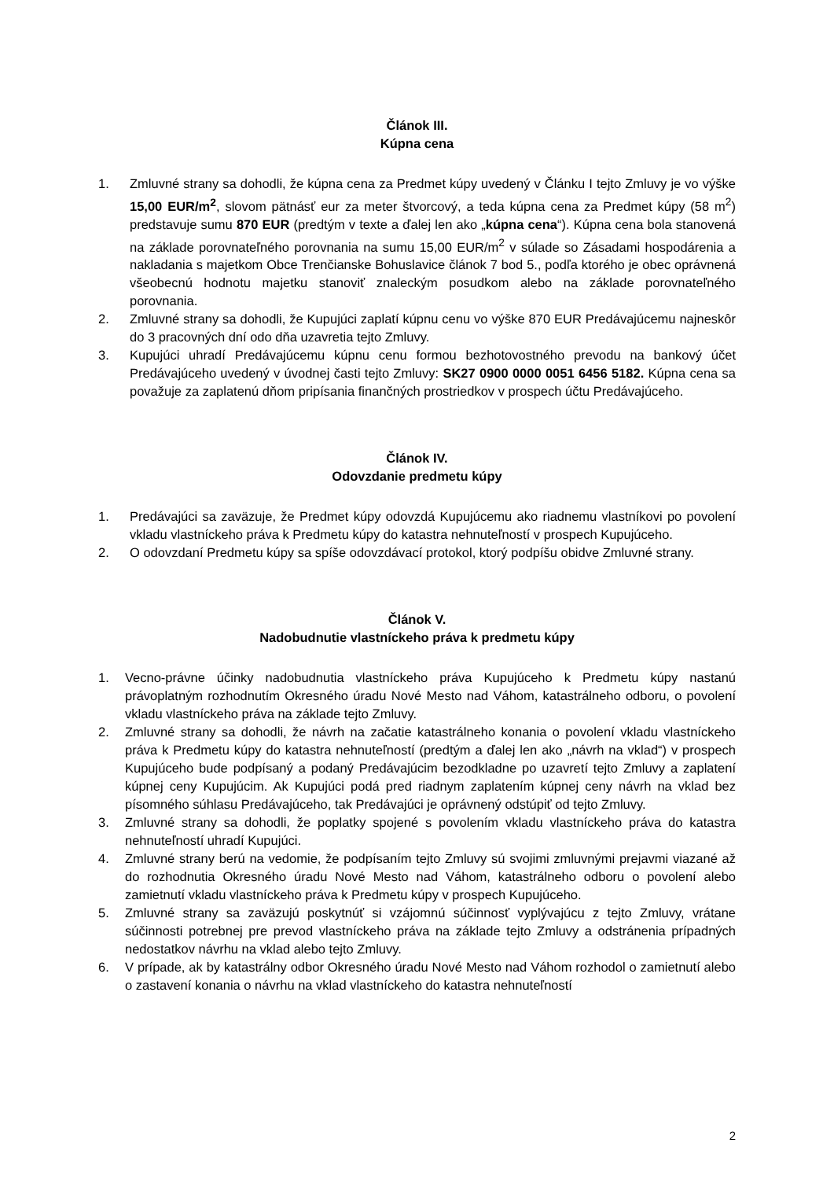Článok III.
Kúpna cena
1. Zmluvné strany sa dohodli, že kúpna cena za Predmet kúpy uvedený v Článku I tejto Zmluvy je vo výške 15,00 EUR/m<sup>2</sup>, slovom pätnásť eur za meter štvorcový, a teda kúpna cena za Predmet kúpy (58 m<sup>2</sup>) predstavuje sumu 870 EUR (predtým v texte a ďalej len ako „kúpna cena“). Kúpna cena bola stanovená na základe porovnateľného porovnania na sumu 15,00 EUR/m<sup>2</sup> v súlade so Zásadami hospodárenia a nakladania s majetkom Obce Trenčianske Bohuslavice článok 7 bod 5., podľa ktorého je obec oprávnená všeobecnú hodnotu majetku stanoviť znaleckým posudkom alebo na základe porovnateľného porovnania.
2. Zmluvné strany sa dohodli, že Kupujúci zaplatí kúpnu cenu vo výške 870 EUR Predávajúcemu najneskôr do 3 pracovných dní odo dňa uzavretia tejto Zmluvy.
3. Kupujúci uhradí Predávajúcemu kúpnu cenu formou bezhotovostného prevodu na bankový účet Predávajúceho uvedený v úvodnej časti tejto Zmluvy: SK27 0900 0000 0051 6456 5182. Kúpna cena sa považuje za zaplatenú dňom pripísania finančných prostriedkov v prospech účtu Predávajúceho.
Článok IV.
Odovzdanie predmetu kúpy
1. Predávajúci sa zaväzuje, že Predmet kúpy odovzdá Kupujúcemu ako riadnemu vlastníkovi po povolení vkladu vlastníckeho práva k Predmetu kúpy do katastra nehnuteľností v prospech Kupujúceho.
2. O odovzdaní Predmetu kúpy sa spíše odovzdávací protokol, ktorý podpíšu obidve Zmluvné strany.
Článok V.
Nadobudnutie vlastníckeho práva k predmetu kúpy
1. Vecno-právne účinky nadobudnutia vlastníckeho práva Kupujúceho k Predmetu kúpy nastanú právoplatným rozhodnutím Okresného úradu Nové Mesto nad Váhom, katastrálneho odboru, o povolení vkladu vlastníckeho práva na základe tejto Zmluvy.
2. Zmluvné strany sa dohodli, že návrh na začatie katastrálneho konania o povolení vkladu vlastníckeho práva k Predmetu kúpy do katastra nehnuteľností (predtým a ďalej len ako „návrh na vklad“) v prospech Kupujúceho bude podpísaný a podaný Predávajúcim bezodkladne po uzavretí tejto Zmluvy a zaplatení kúpnej ceny Kupujúcim. Ak Kupujúci podá pred riadnym zaplatením kúpnej ceny návrh na vklad bez písomného súhlasu Predávajúceho, tak Predávajúci je oprávnený odstúpiť od tejto Zmluvy.
3. Zmluvné strany sa dohodli, že poplatky spojené s povolením vkladu vlastníckeho práva do katastra nehnuteľností uhradí Kupujúci.
4. Zmluvné strany berú na vedomie, že podpísaním tejto Zmluvy sú svojimi zmluvnými prejavmi viazané až do rozhodnutia Okresného úradu Nové Mesto nad Váhom, katastrálneho odboru o povolení alebo zamietnutí vkladu vlastníckeho práva k Predmetu kúpy v prospech Kupujúceho.
5. Zmluvné strany sa zaväzujú poskytnúť si vzájomnú súčinnosť vyplývajúcu z tejto Zmluvy, vrátane súčinnosti potrebnej pre prevod vlastníckeho práva na základe tejto Zmluvy a odstránenia prípadných nedostatkov návrhu na vklad alebo tejto Zmluvy.
6. V prípade, ak by katastrálny odbor Okresného úradu Nové Mesto nad Váhom rozhodol o zamietnutí alebo o zastavení konania o návrhu na vklad vlastníckeho do katastra nehnuteľností
2